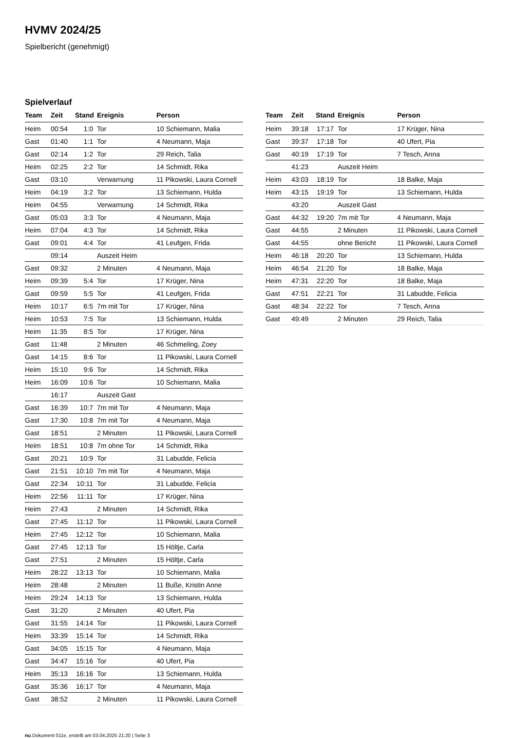HVMV 2024/25
Spielbericht (genehmigt)
Spielverlauf
| Team | Zeit | Stand | Ereignis | Person |
| --- | --- | --- | --- | --- |
| Heim | 00:54 | 1:0 | Tor | 10 Schiemann, Malia |
| Gast | 01:40 | 1:1 | Tor | 4 Neumann, Maja |
| Gast | 02:14 | 1:2 | Tor | 29 Reich, Talia |
| Heim | 02:25 | 2:2 | Tor | 14 Schmidt, Rika |
| Gast | 03:10 | | Verwarnung | 11 Pikowski, Laura Cornell |
| Heim | 04:19 | 3:2 | Tor | 13 Schiemann, Hulda |
| Heim | 04:55 | | Verwarnung | 14 Schmidt, Rika |
| Gast | 05:03 | 3:3 | Tor | 4 Neumann, Maja |
| Heim | 07:04 | 4:3 | Tor | 14 Schmidt, Rika |
| Gast | 09:01 | 4:4 | Tor | 41 Leufgen, Frida |
| | 09:14 | | Auszeit Heim | |
| Gast | 09:32 | | 2 Minuten | 4 Neumann, Maja |
| Heim | 09:39 | 5:4 | Tor | 17 Krüger, Nina |
| Gast | 09:59 | 5:5 | Tor | 41 Leufgen, Frida |
| Heim | 10:17 | 6:5 | 7m mit Tor | 17 Krüger, Nina |
| Heim | 10:53 | 7:5 | Tor | 13 Schiemann, Hulda |
| Heim | 11:35 | 8:5 | Tor | 17 Krüger, Nina |
| Gast | 11:48 | | 2 Minuten | 46 Schmeling, Zoey |
| Gast | 14:15 | 8:6 | Tor | 11 Pikowski, Laura Cornell |
| Heim | 15:10 | 9:6 | Tor | 14 Schmidt, Rika |
| Heim | 16:09 | 10:6 | Tor | 10 Schiemann, Malia |
| | 16:17 | | Auszeit Gast | |
| Gast | 16:39 | 10:7 | 7m mit Tor | 4 Neumann, Maja |
| Gast | 17:30 | 10:8 | 7m mit Tor | 4 Neumann, Maja |
| Gast | 18:51 | | 2 Minuten | 11 Pikowski, Laura Cornell |
| Heim | 18:51 | 10:8 | 7m ohne Tor | 14 Schmidt, Rika |
| Gast | 20:21 | 10:9 | Tor | 31 Labudde, Felicia |
| Gast | 21:51 | 10:10 | 7m mit Tor | 4 Neumann, Maja |
| Gast | 22:34 | 10:11 | Tor | 31 Labudde, Felicia |
| Heim | 22:56 | 11:11 | Tor | 17 Krüger, Nina |
| Heim | 27:43 | | 2 Minuten | 14 Schmidt, Rika |
| Gast | 27:45 | 11:12 | Tor | 11 Pikowski, Laura Cornell |
| Heim | 27:45 | 12:12 | Tor | 10 Schiemann, Malia |
| Gast | 27:45 | 12:13 | Tor | 15 Höltje, Carla |
| Gast | 27:51 | | 2 Minuten | 15 Höltje, Carla |
| Heim | 28:22 | 13:13 | Tor | 10 Schiemann, Malia |
| Heim | 28:48 | | 2 Minuten | 11 Buße, Kristin Anne |
| Heim | 29:24 | 14:13 | Tor | 13 Schiemann, Hulda |
| Gast | 31:20 | | 2 Minuten | 40 Ufert, Pia |
| Gast | 31:55 | 14:14 | Tor | 11 Pikowski, Laura Cornell |
| Heim | 33:39 | 15:14 | Tor | 14 Schmidt, Rika |
| Gast | 34:05 | 15:15 | Tor | 4 Neumann, Maja |
| Gast | 34:47 | 15:16 | Tor | 40 Ufert, Pia |
| Heim | 35:13 | 16:16 | Tor | 13 Schiemann, Hulda |
| Gast | 35:36 | 16:17 | Tor | 4 Neumann, Maja |
| Gast | 38:52 | | 2 Minuten | 11 Pikowski, Laura Cornell |
| Team | Zeit | Stand | Ereignis | Person |
| --- | --- | --- | --- | --- |
| Heim | 39:18 | 17:17 | Tor | 17 Krüger, Nina |
| Gast | 39:37 | 17:18 | Tor | 40 Ufert, Pia |
| Gast | 40:19 | 17:19 | Tor | 7 Tesch, Anna |
| | 41:23 | | Auszeit Heim | |
| Heim | 43:03 | 18:19 | Tor | 18 Balke, Maja |
| Heim | 43:15 | 19:19 | Tor | 13 Schiemann, Hulda |
| | 43:20 | | Auszeit Gast | |
| Gast | 44:32 | 19:20 | 7m mit Tor | 4 Neumann, Maja |
| Gast | 44:55 | | 2 Minuten | 11 Pikowski, Laura Cornell |
| Gast | 44:55 | | ohne Bericht | 11 Pikowski, Laura Cornell |
| Heim | 46:18 | 20:20 | Tor | 13 Schiemann, Hulda |
| Heim | 46:54 | 21:20 | Tor | 18 Balke, Maja |
| Heim | 47:31 | 22:20 | Tor | 18 Balke, Maja |
| Gast | 47:51 | 22:21 | Tor | 31 Labudde, Felicia |
| Gast | 48:34 | 22:22 | Tor | 7 Tesch, Anna |
| Gast | 49:49 | | 2 Minuten | 29 Reich, Talia |
nu.Dokument 011e, erstellt am 03.04.2025 21:20 | Seite 3